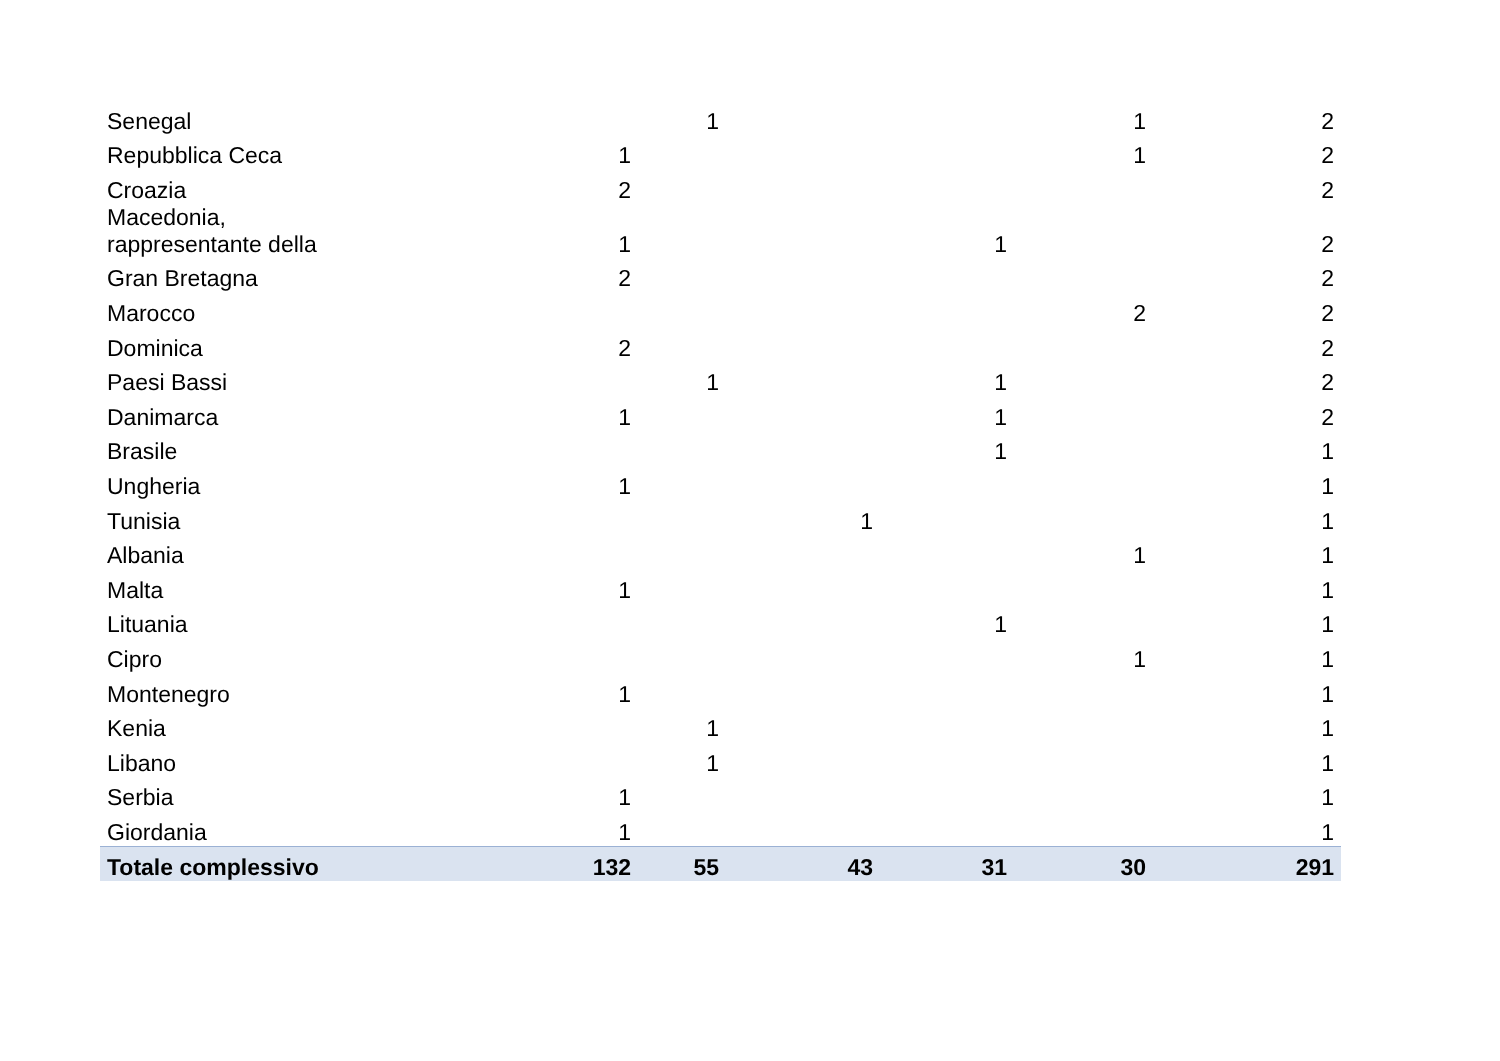| Senegal | | 1 | | | 1 | 2 |
| Repubblica Ceca | 1 | | | | 1 | 2 |
| Croazia | 2 | | | | | 2 |
| Macedonia, rappresentante della | 1 | | | 1 | | 2 |
| Gran Bretagna | 2 | | | | | 2 |
| Marocco | | | | | 2 | 2 |
| Dominica | 2 | | | | | 2 |
| Paesi Bassi | | 1 | | 1 | | 2 |
| Danimarca | 1 | | | 1 | | 2 |
| Brasile | | | | 1 | | 1 |
| Ungheria | 1 | | | | | 1 |
| Tunisia | | | 1 | | | 1 |
| Albania | | | | | 1 | 1 |
| Malta | 1 | | | | | 1 |
| Lituania | | | | 1 | | 1 |
| Cipro | | | | | 1 | 1 |
| Montenegro | 1 | | | | | 1 |
| Kenia | | 1 | | | | 1 |
| Libano | | 1 | | | | 1 |
| Serbia | 1 | | | | | 1 |
| Giordania | 1 | | | | | 1 |
| Totale complessivo | 132 | 55 | 43 | 31 | 30 | 291 |